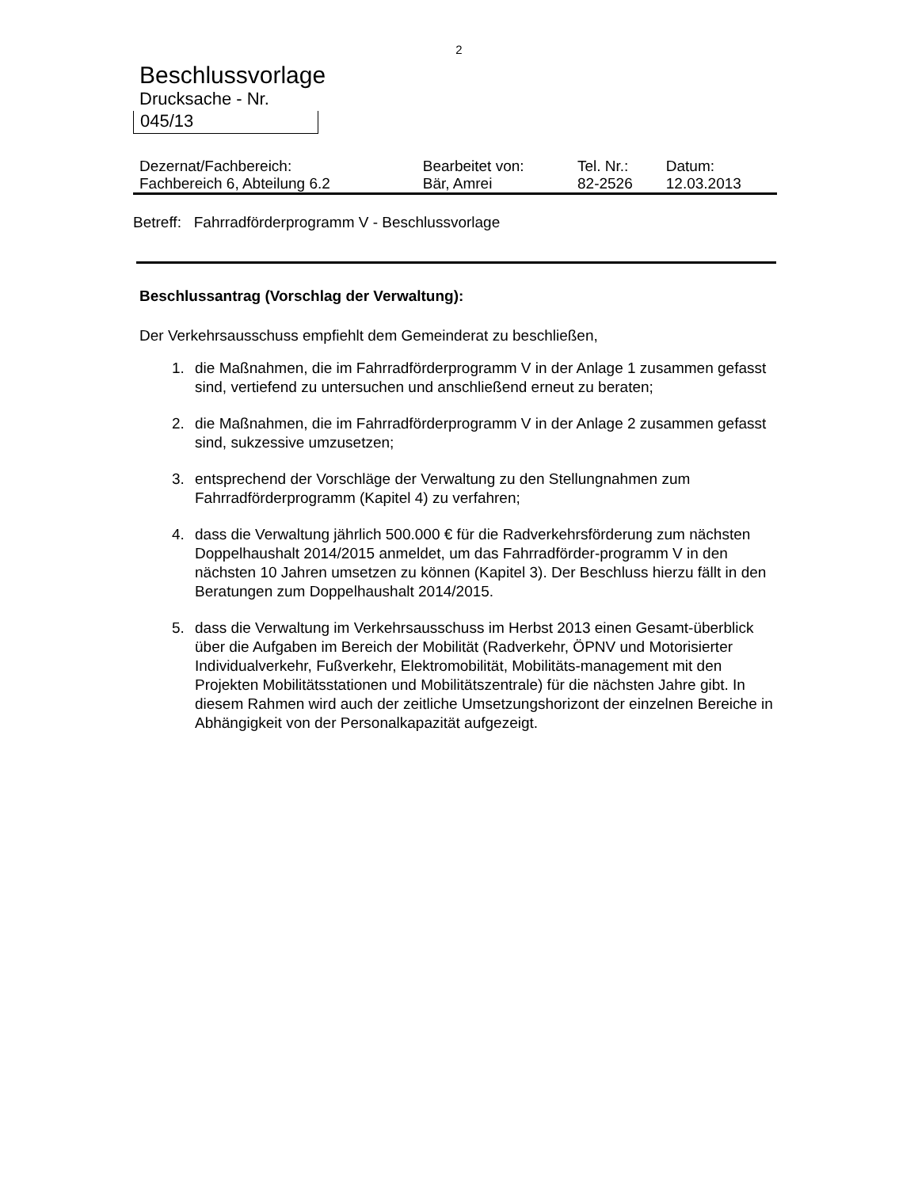2
Beschlussvorlage
Drucksache - Nr.
045/13
| Dezernat/Fachbereich: | Bearbeitet von: | Tel. Nr.: | Datum: |
| Fachbereich 6, Abteilung 6.2 | Bär, Amrei | 82-2526 | 12.03.2013 |
Betreff: Fahrradförderprogramm V - Beschlussvorlage
Beschlussantrag (Vorschlag der Verwaltung):
Der Verkehrsausschuss empfiehlt dem Gemeinderat zu beschließen,
1. die Maßnahmen, die im Fahrradförderprogramm V in der Anlage 1 zusammen gefasst sind, vertiefend zu untersuchen und anschließend erneut zu beraten;
2. die Maßnahmen, die im Fahrradförderprogramm V in der Anlage 2 zusammen gefasst sind, sukzessive umzusetzen;
3. entsprechend der Vorschläge der Verwaltung zu den Stellungnahmen zum Fahrradförderprogramm (Kapitel 4) zu verfahren;
4. dass die Verwaltung jährlich 500.000 € für die Radverkehrsförderung zum nächsten Doppelhaushalt 2014/2015 anmeldet, um das Fahrradförder-programm V in den nächsten 10 Jahren umsetzen zu können (Kapitel 3). Der Beschluss hierzu fällt in den Beratungen zum Doppelhaushalt 2014/2015.
5. dass die Verwaltung im Verkehrsausschuss im Herbst 2013 einen Gesamt-überblick über die Aufgaben im Bereich der Mobilität (Radverkehr, ÖPNV und Motorisierter Individualverkehr, Fußverkehr, Elektromobilität, Mobilitäts-management mit den Projekten Mobilitätsstationen und Mobilitätszentrale) für die nächsten Jahre gibt. In diesem Rahmen wird auch der zeitliche Umsetzungshorizont der einzelnen Bereiche in Abhängigkeit von der Personalkapazität aufgezeigt.